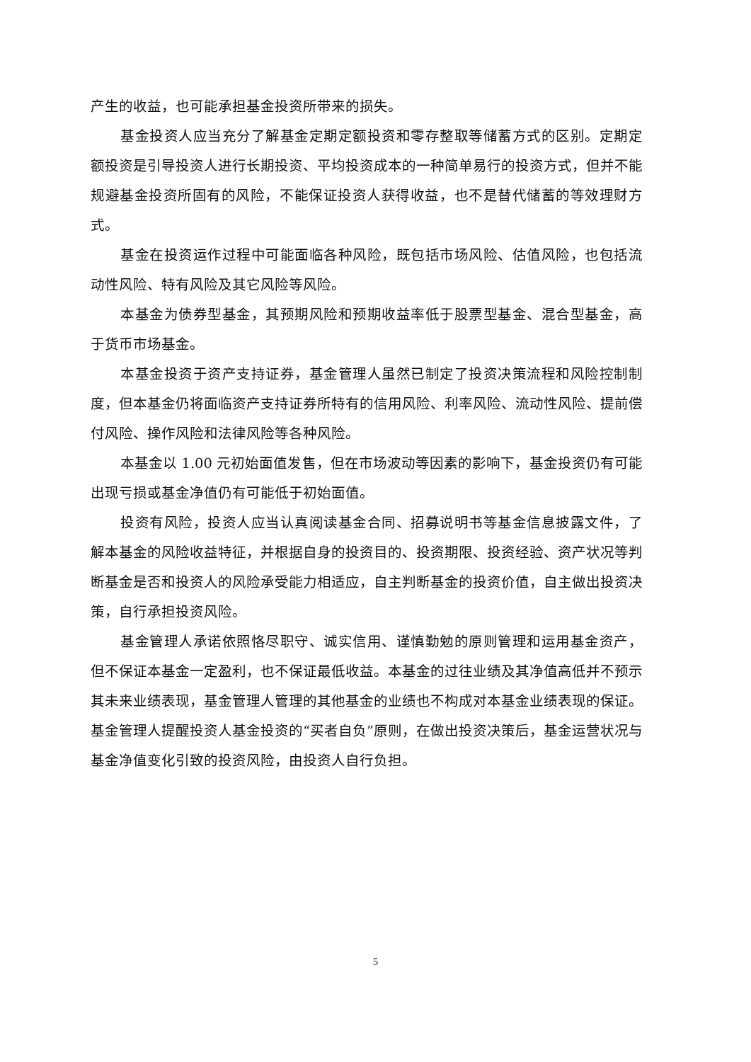产生的收益，也可能承担基金投资所带来的损失。
基金投资人应当充分了解基金定期定额投资和零存整取等储蓄方式的区别。定期定额投资是引导投资人进行长期投资、平均投资成本的一种简单易行的投资方式，但并不能规避基金投资所固有的风险，不能保证投资人获得收益，也不是替代储蓄的等效理财方式。
基金在投资运作过程中可能面临各种风险，既包括市场风险、估值风险，也包括流动性风险、特有风险及其它风险等风险。
本基金为债券型基金，其预期风险和预期收益率低于股票型基金、混合型基金，高于货币市场基金。
本基金投资于资产支持证券，基金管理人虽然已制定了投资决策流程和风险控制制度，但本基金仍将面临资产支持证券所特有的信用风险、利率风险、流动性风险、提前偿付风险、操作风险和法律风险等各种风险。
本基金以 1.00 元初始面值发售，但在市场波动等因素的影响下，基金投资仍有可能出现亏损或基金净值仍有可能低于初始面值。
投资有风险，投资人应当认真阅读基金合同、招募说明书等基金信息披露文件，了解本基金的风险收益特征，并根据自身的投资目的、投资期限、投资经验、资产状况等判断基金是否和投资人的风险承受能力相适应，自主判断基金的投资价值，自主做出投资决策，自行承担投资风险。
基金管理人承诺依照恪尽职守、诚实信用、谨慎勤勉的原则管理和运用基金资产，但不保证本基金一定盈利，也不保证最低收益。本基金的过往业绩及其净值高低并不预示其未来业绩表现，基金管理人管理的其他基金的业绩也不构成对本基金业绩表现的保证。基金管理人提醒投资人基金投资的“买者自负”原则，在做出投资决策后，基金运营状况与基金净值变化引致的投资风险，由投资人自行负担。
5